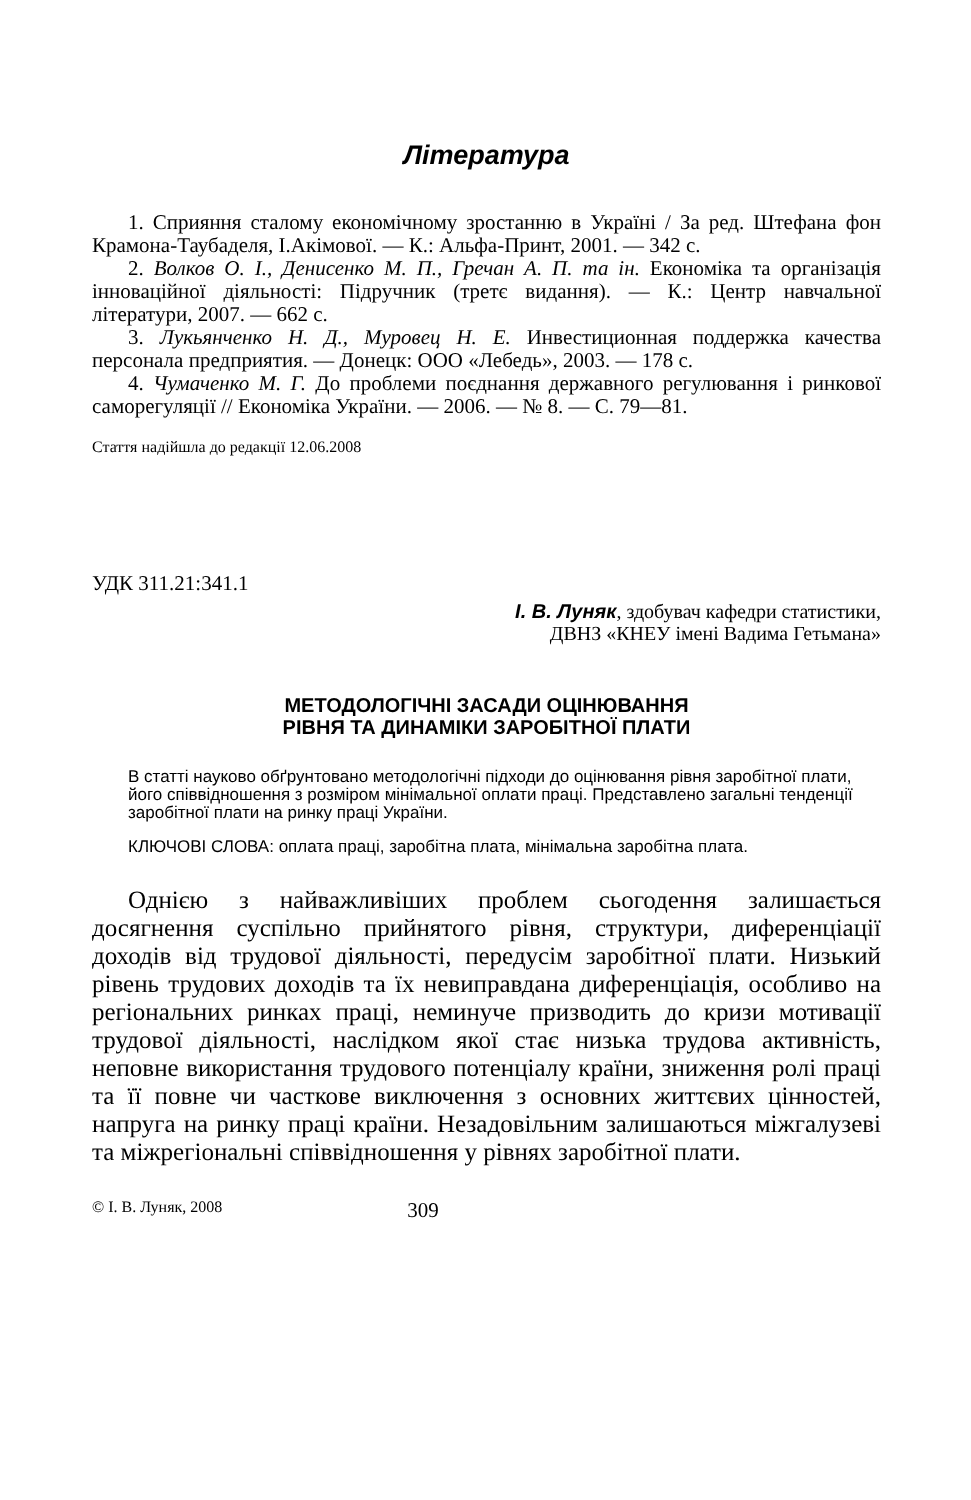Література
1. Сприяння сталому економічному зростанню в Україні / За ред. Штефана фон Крамона-Таубаделя, І.Акімової. — К.: Альфа-Принт, 2001. — 342 с.
2. Волков О. І., Денисенко М. П., Гречан А. П. та ін. Економіка та організація інноваційної діяльності: Підручник (третє видання). — К.: Центр навчальної літератури, 2007. — 662 с.
3. Лукьянченко Н. Д., Муровец Н. Е. Инвестиционная поддержка качества персонала предприятия. — Донецк: ООО «Лебедь», 2003. — 178 с.
4. Чумаченко М. Г. До проблеми поєднання державного регулювання і ринкової саморегуляції // Економіка України. — 2006. — № 8. — С. 79—81.
Стаття надійшла до редакції 12.06.2008
УДК 311.21:341.1
І. В. Луняк, здобувач кафедри статистики,
ДВНЗ «КНЕУ імені Вадима Гетьмана»
МЕТОДОЛОГІЧНІ ЗАСАДИ ОЦІНЮВАННЯ
РІВНЯ ТА ДИНАМІКИ ЗАРОБІТНОЇ ПЛАТИ
В статті науково обґрунтовано методологічні підходи до оцінювання рівня заробітної плати, його співвідношення з розміром мінімальної оплати праці. Представлено загальні тенденції заробітної плати на ринку праці України.
КЛЮЧОВІ СЛОВА: оплата праці, заробітна плата, мінімальна заробітна плата.
Однією з найважливіших проблем сьогодення залишається досягнення суспільно прийнятого рівня, структури, диференціації доходів від трудової діяльності, передусім заробітної плати. Низький рівень трудових доходів та їх невиправдана диференціація, особливо на регіональних ринках праці, неминуче призводить до кризи мотивації трудової діяльності, наслідком якої стає низька трудова активність, неповне використання трудового потенціалу країни, зниження ролі праці та її повне чи часткове виключення з основних життєвих цінностей, напруга на ринку праці країни. Незадовільним залишаються міжгалузеві та міжрегіональні співвідношення у рівнях заробітної плати.
© І. В. Луняк, 2008 309